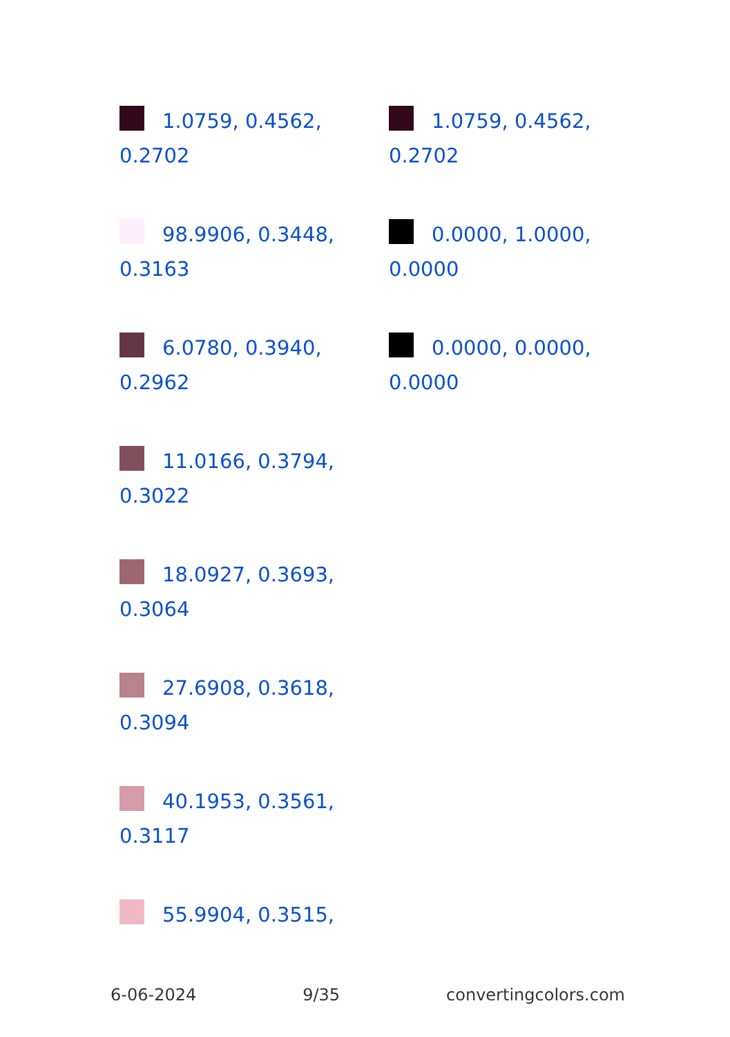1.0759, 0.4562, 0.2702
98.9906, 0.3448, 0.3163
6.0780, 0.3940, 0.2962
11.0166, 0.3794, 0.3022
18.0927, 0.3693, 0.3064
27.6908, 0.3618, 0.3094
40.1953, 0.3561, 0.3117
55.9904, 0.3515,
1.0759, 0.4562, 0.2702
0.0000, 1.0000, 0.0000
0.0000, 0.0000, 0.0000
6-06-2024 9/35 convertingcolors.com